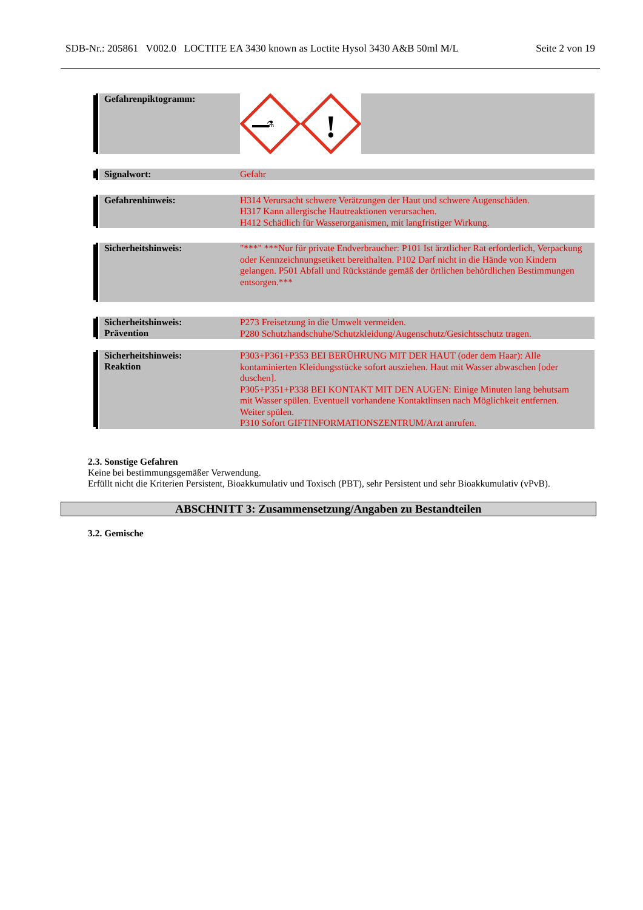SDB-Nr.: 205861 V002.0 LOCTITE EA 3430 known as Loctite Hysol 3430 A&B 50ml M/L Seite 2 von 19
Gefahrenpiktogramm:
⚗
!
Signalwort:
Gefahr
Gefahrenhinweis:
H314 Verursacht schwere Verätzungen der Haut und schwere Augenschäden.
H317 Kann allergische Hautreaktionen verursachen.
H412 Schädlich für Wasserorganismen, mit langfristiger Wirkung.
Sicherheitshinweis:
"***" ***Nur für private Endverbraucher: P101 Ist ärztlicher Rat erforderlich, Verpackung oder Kennzeichnungsetikett bereithalten. P102 Darf nicht in die Hände von Kindern gelangen. P501 Abfall und Rückstände gemäß der örtlichen behördlichen Bestimmungen entsorgen.***
Sicherheitshinweis:
Prävention
P273 Freisetzung in die Umwelt vermeiden.
P280 Schutzhandschuhe/Schutzkleidung/Augenschutz/Gesichtsschutz tragen.
Sicherheitshinweis:
Reaktion
P303+P361+P353 BEI BERÜHRUNG MIT DER HAUT (oder dem Haar): Alle kontaminierten Kleidungsstücke sofort ausziehen. Haut mit Wasser abwaschen [oder duschen].
P305+P351+P338 BEI KONTAKT MIT DEN AUGEN: Einige Minuten lang behutsam mit Wasser spülen. Eventuell vorhandene Kontaktlinsen nach Möglichkeit entfernen. Weiter spülen.
P310 Sofort GIFTINFORMATIONSZENTRUM/Arzt anrufen.
2.3. Sonstige Gefahren
Keine bei bestimmungsgemäßer Verwendung.
Erfüllt nicht die Kriterien Persistent, Bioakkumulativ und Toxisch (PBT), sehr Persistent und sehr Bioakkumulativ (vPvB).
ABSCHNITT 3: Zusammensetzung/Angaben zu Bestandteilen
3.2. Gemische